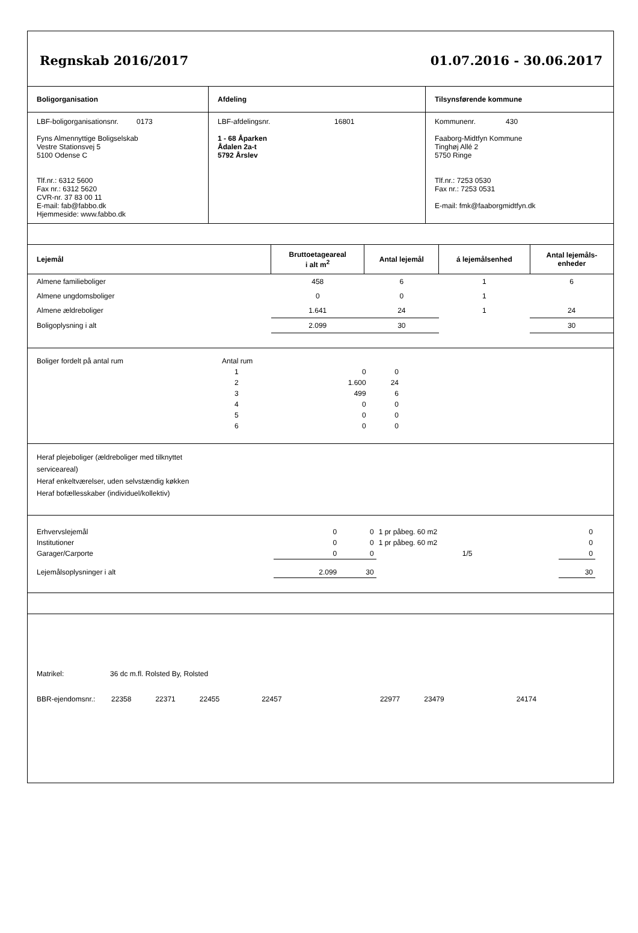Regnskab 2016/2017 01.07.2016 - 30.06.2017
| Boligorganisation | Afdeling | Tilsynsførende kommune |
| LBF-boligorganisationsnr. 0173 Fyns Almennyttige Boligselskab Vestre Stationsvej 5 5100 Odense C Tlf.nr.: 6312 5600 Fax nr.: 6312 5620 CVR-nr. 37 83 00 11 E-mail: fab@fabbo.dk Hjemmeside: www.fabbo.dk | LBF-afdelingsnr. 16801 1 - 68 Åparken Ådalen 2a-t 5792 Årslev | Kommunenr. 430 Faaborg-Midtfyn Kommune Tinghøj Allé 2 5750 Ringe Tlf.nr.: 7253 0530 Fax nr.: 7253 0531 E-mail: fmk@faaborgmidtfyn.dk |
| Lejemål | Bruttoetageareal i alt m<sup>2</sup> | Antal lejemål | á lejemålsenhed | Antal lejemåls- enheder |
| --- | --- | --- | --- | --- |
| Almene familieboliger | 458 | 6 | 1 | 6 |
| Almene ungdomsboliger | 0 | 0 | 1 | |
| Almene ældreboliger | 1.641 | 24 | 1 | 24 |
| Boligoplysning i alt | 2.099 | 30 | | 30 |
| Boliger fordelt på antal rum | Antal rum | | | |
| | 1 | 0 | 0 | |
| | 2 | 1.600 | 24 | |
| | 3 | 499 | 6 | |
| | 4 | 0 | 0 | |
| | 5 | 0 | 0 | |
| | 6 | 0 | 0 | |
Heraf plejeboliger (ældreboliger med tilknyttet
serviceareal)
Heraf enkeltværelser, uden selvstændig køkken
Heraf bofællesskaber (individuel/kollektiv)
| Erhvervslejemål | 0 | 0 | 1 pr påbeg. 60 m2 | 0 |
| Institutioner | 0 | 0 | 1 pr påbeg. 60 m2 | 0 |
| Garager/Carporte | 0 | 0 | 1/5 | 0 |
| Lejemålsoplysninger i alt | 2.099 | 30 | | 30 |
Matrikel: 36 dc m.fl. Rolsted By, Rolsted
BBR-ejendomsnr.: 22358 22371 22455 22457 22977 23479 24174